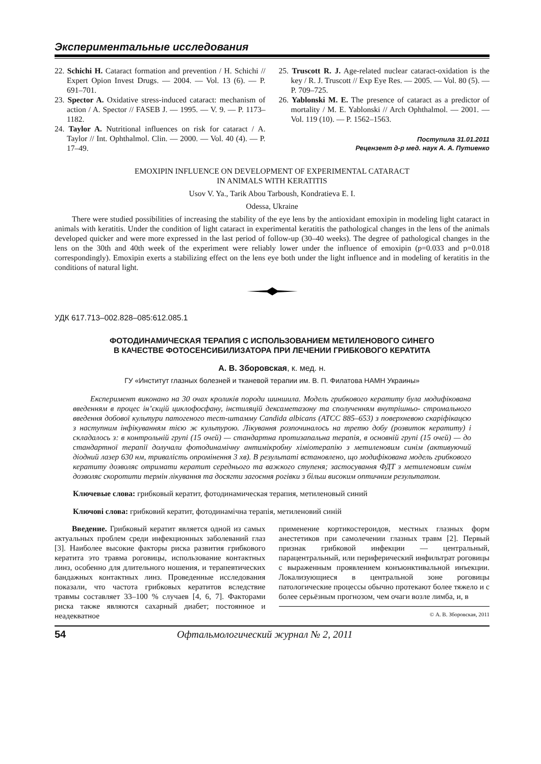Экспериментальные исследования
22. Schichi H. Cataract formation and prevention / H. Schichi // Expert Opion Invest Drugs. — 2004. — Vol. 13 (6). — P. 691–701.
23. Spector A. Oxidative stress-induced cataract: mechanism of action / A. Spector // FASEB J. — 1995. — V. 9. — P. 1173–1182.
24. Taylor A. Nutritional influences on risk for cataract / A. Taylor // Int. Ophthalmol. Clin. — 2000. — Vol. 40 (4). — P. 17–49.
25. Truscott R. J. Age-related nuclear cataract-oxidation is the key / R. J. Truscott // Exp Eye Res. — 2005. — Vol. 80 (5). — P. 709–725.
26. Yablonski M. E. The presence of cataract as a predictor of mortality / M. E. Yablonski // Arch Ophthalmol. — 2001. — Vol. 119 (10). — P. 1562–1563.
Поступила 31.01.2011
Рецензент д-р мед. наук А. А. Путиенко
EMOXIPIN INFLUENCE ON DEVELOPMENT OF EXPERIMENTAL CATARACT
IN ANIMALS WITH KERATITIS
Usov V. Ya., Tarik Abou Tarboush, Kondratieva E. I.
Odessa, Ukraine
There were studied possibilities of increasing the stability of the eye lens by the antioxidant emoxipin in modeling light cataract in animals with keratitis. Under the condition of light cataract in experimental keratitis the pathological changes in the lens of the animals developed quicker and were more expressed in the last period of follow-up (30–40 weeks). The degree of pathological changes in the lens on the 30th and 40th week of the experiment were reliably lower under the influence of emoxipin (p=0.033 and p=0.018 correspondingly). Emoxipin exerts a stabilizing effect on the lens eye both under the light influence and in modeling of keratitis in the conditions of natural light.
УДК 617.713–002.828–085:612.085.1
ФОТОДИНАМИЧЕСКАЯ ТЕРАПИЯ С ИСПОЛЬЗОВАНИЕМ МЕТИЛЕНОВОГО СИНЕГО
В КАЧЕСТВЕ ФОТОСЕНСИБИЛИЗАТОРА ПРИ ЛЕЧЕНИИ ГРИБКОВОГО КЕРАТИТА
А. В. Зборовская, к. мед. н.
ГУ «Институт глазных болезней и тканевой терапии им. В. П. Филатова НАМН Украины»
Експеримент виконано на 30 очах кроликів породи шиншила. Модель грибкового кератиту була модифікована введенням в процес ін’єкцій циклофосфану, інстиляцій дексаметазону та сполученням внутрішньо- стромального введення добової культури патогеного тест-штамму Candida albicans (АТСС 885–653) з поверхневою скаріфікацєю з наступним інфікуванням тією ж культурою. Лікування розпочиналось на третю добу (розвиток кератиту) і складалось з: в контрольній групі (15 очей) — стандартна протизапальна терапія, в основній групі (15 очей) — до стандартної терапії долучали фотодинамічну антимікробну хіміотерапію з метиленовим синім (активуючий діодний лазер 630 нм, тривалість опромінення 3 хв). В результаті встановлено, що модифікована модель грибкового кератиту дозволяє отримати кератит середнього та важкого ступеня; застосування ФДТ з метиленовим синім дозволяє скоротити термін лікування та досягти загоєння рогівки з більш високим оптичним результатом.
Ключевые слова: грибковый кератит, фотодинамическая терапия, метиленовый синий
Ключові слова: грибковий кератит, фотодинамічна терапія, метиленовий синій
Введение. Грибковый кератит является одной из самых актуальных проблем среди инфекционных заболеваний глаз [3]. Наиболее высокие факторы риска развития грибкового кератита это травма роговицы, использование контактных линз, особенно для длительного ношения, и терапевтических бандажных контактных линз. Проведенные исследования показали, что частота грибковых кератитов вследствие травмы составляет 33–100 % случаев [4, 6, 7]. Факторами риска также являются сахарный диабет; постоянное и неадекватное
применение кортикостероидов, местных глазных форм анестетиков при самолечении глазных травм [2]. Первый признак грибковой инфекции — центральный, парацентральный, или периферический инфильтрат роговицы с выраженным проявлением конъюнктивальной инъекции. Локализующиеся в центральной зоне роговицы патологические процессы обычно протекают более тяжело и с более серьёзным прогнозом, чем очаги возле лимба, и, в
© А. В. Зборовская, 2011
54 Офтальмологический журнал № 2, 2011